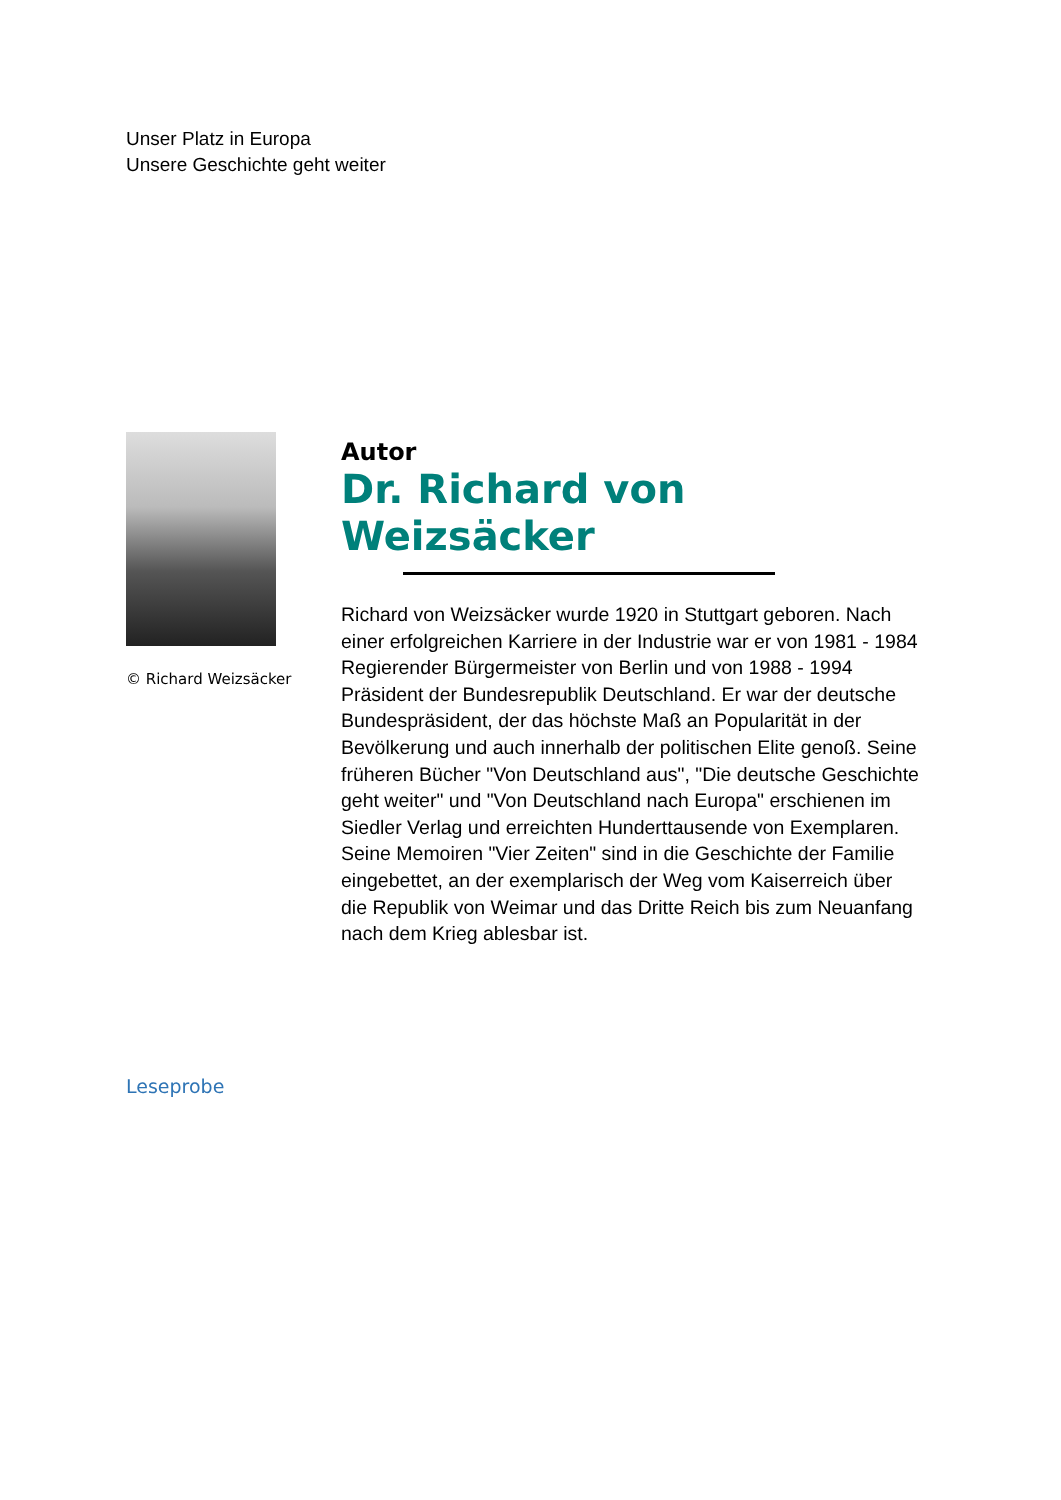Unser Platz in Europa
Unsere Geschichte geht weiter
© Richard Weizsäcker
Autor
Dr. Richard von Weizsäcker
Richard von Weizsäcker wurde 1920 in Stuttgart geboren. Nach einer erfolgreichen Karriere in der Industrie war er von 1981 - 1984 Regierender Bürgermeister von Berlin und von 1988 - 1994 Präsident der Bundesrepublik Deutschland. Er war der deutsche Bundespräsident, der das höchste Maß an Popularität in der Bevölkerung und auch innerhalb der politischen Elite genoß. Seine früheren Bücher "Von Deutschland aus", "Die deutsche Geschichte geht weiter" und "Von Deutschland nach Europa" erschienen im Siedler Verlag und erreichten Hunderttausende von Exemplaren. Seine Memoiren "Vier Zeiten" sind in die Geschichte der Familie eingebettet, an der exemplarisch der Weg vom Kaiserreich über die Republik von Weimar und das Dritte Reich bis zum Neuanfang nach dem Krieg ablesbar ist.
Leseprobe